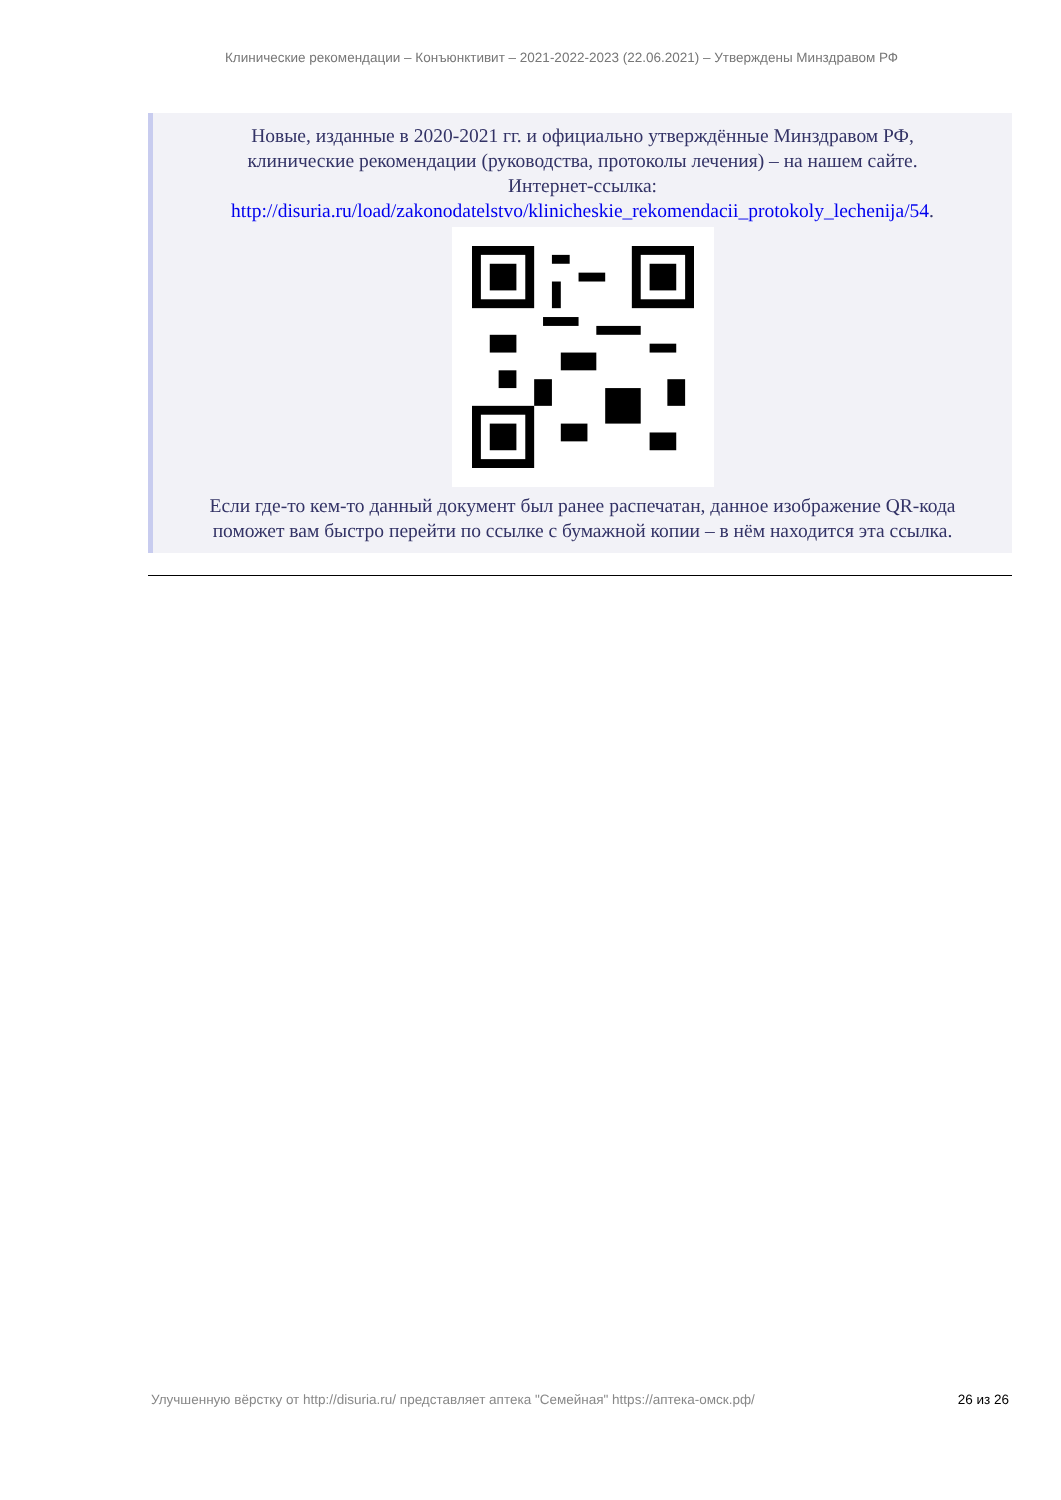Клинические рекомендации – Конъюнктивит – 2021-2022-2023 (22.06.2021) – Утверждены Минздравом РФ
Новые, изданные в 2020-2021 гг. и официально утверждённые Минздравом РФ,
клинические рекомендации (руководства, протоколы лечения) – на нашем сайте.
Интернет-ссылка:
http://disuria.ru/load/zakonodatelstvo/klinicheskie_rekomendacii_protokoly_lechenija/54.
Если где-то кем-то данный документ был ранее распечатан, данное изображение QR-кода
поможет вам быстро перейти по ссылке с бумажной копии – в нём находится эта ссылка.
Улучшенную вёрстку от http://disuria.ru/ представляет аптека "Семейная" https://аптека-омск.рф/ 26 из 26